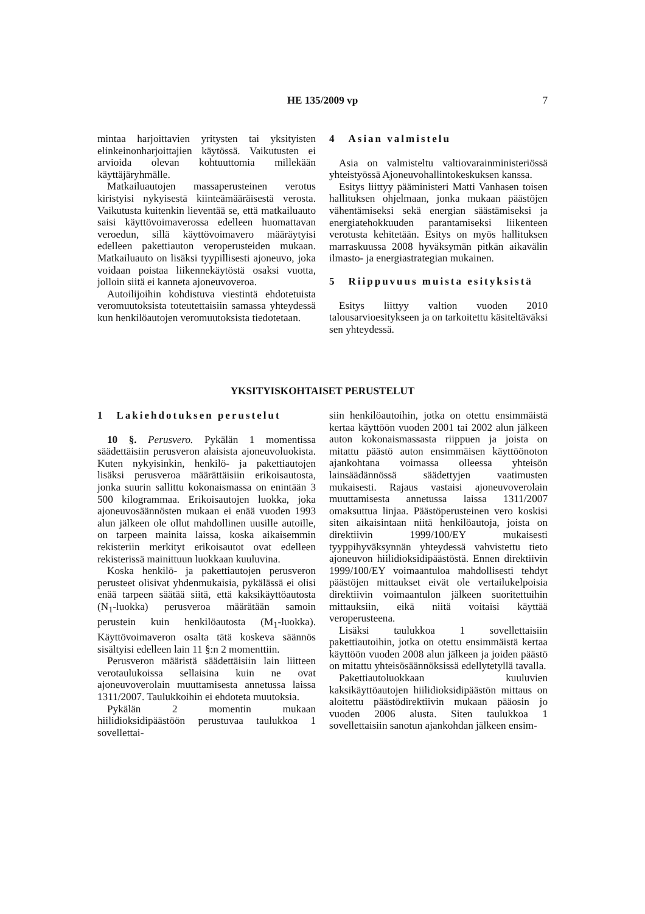HE 135/2009 vp
7
mintaa harjoittavien yritysten tai yksityisten elinkeinonharjoittajien käytössä. Vaikutusten ei arvioida olevan kohtuuttomia millekään käyttäjäryhmälle.
Matkailuautojen massaperusteinen verotus kiristyisi nykyisestä kiinteämääräisestä verosta. Vaikutusta kuitenkin lieventää se, että matkailuauto saisi käyttövoimaverossa edelleen huomattavan veroedun, sillä käyttövoimavero määräytyisi edelleen pakettiauton veroperusteiden mukaan. Matkailuauto on lisäksi tyypillisesti ajoneuvo, joka voidaan poistaa liikennekäytöstä osaksi vuotta, jolloin siitä ei kanneta ajoneuvoveroa.
Autoilijoihin kohdistuva viestintä ehdotetuista veromuutoksista toteutettaisiin samassa yhteydessä kun henkilöautojen veromuutoksista tiedotetaan.
4 Asian valmistelu
Asia on valmisteltu valtiovarainministeriössä yhteistyössä Ajoneuvohallintokeskuksen kanssa.
Esitys liittyy pääministeri Matti Vanhasen toisen hallituksen ohjelmaan, jonka mukaan päästöjen vähentämiseksi sekä energian säästämiseksi ja energiatehokkuuden parantamiseksi liikenteen verotusta kehitetään. Esitys on myös hallituksen marraskuussa 2008 hyväksymän pitkän aikavälin ilmasto- ja energiastrategian mukainen.
5 Riippuvuus muista esityksistä
Esitys liittyy valtion vuoden 2010 talousarvioesitykseen ja on tarkoitettu käsiteltäväksi sen yhteydessä.
YKSITYISKOHTAISET PERUSTELUT
1 Lakiehdotuksen perustelut
10 §. Perusvero. Pykälän 1 momentissa säädettäisiin perusveron alaisista ajoneuvoluokista. Kuten nykyisinkin, henkilö- ja pakettiautojen lisäksi perusveroa määrättäisiin erikoisautosta, jonka suurin sallittu kokonaismassa on enintään 3 500 kilogrammaa. Erikoisautojen luokka, joka ajoneuvosäännösten mukaan ei enää vuoden 1993 alun jälkeen ole ollut mahdollinen uusille autoille, on tarpeen mainita laissa, koska aikaisemmin rekisteriin merkityt erikoisautot ovat edelleen rekisterissä mainittuun luokkaan kuuluvina.
Koska henkilö- ja pakettiautojen perusveron perusteet olisivat yhdenmukaisia, pykälässä ei olisi enää tarpeen säätää siitä, että kaksikäyttöautosta (N<sub>1</sub>-luokka) perusveroa määrätään samoin perustein kuin henkilöautosta (M<sub>1</sub>-luokka). Käyttövoimaveron osalta tätä koskeva säännös sisältyisi edelleen lain 11 §:n 2 momenttiin.
Perusveron määristä säädettäisiin lain liitteen verotaulukoissa sellaisina kuin ne ovat ajoneuvoverolain muuttamisesta annetussa laissa 1311/2007. Taulukkoihin ei ehdoteta muutoksia.
Pykälän 2 momentin mukaan hiilidioksidipäästöön perustuvaa taulukkoa 1 sovellettai-
siin henkilöautoihin, jotka on otettu ensimmäistä kertaa käyttöön vuoden 2001 tai 2002 alun jälkeen auton kokonaismassasta riippuen ja joista on mitattu päästö auton ensimmäisen käyttöönoton ajankohtana voimassa olleessa yhteisön lainsäädännössä säädettyjen vaatimusten mukaisesti. Rajaus vastaisi ajoneuvoverolain muuttamisesta annetussa laissa 1311/2007 omaksuttua linjaa. Päästöperusteinen vero koskisi siten aikaisintaan niitä henkilöautoja, joista on direktiivin 1999/100/EY mukaisesti tyyppihyväksynnän yhteydessä vahvistettu tieto ajoneuvon hiilidioksidipäästöstä. Ennen direktiivin 1999/100/EY voimaantuloa mahdollisesti tehdyt päästöjen mittaukset eivät ole vertailukelpoisia direktiivin voimaantulon jälkeen suoritettuihin mittauksiin, eikä niitä voitaisi käyttää veroperusteena.
Lisäksi taulukkoa 1 sovellettaisiin pakettiautoihin, jotka on otettu ensimmäistä kertaa käyttöön vuoden 2008 alun jälkeen ja joiden päästö on mitattu yhteisösäännöksissä edellytetyllä tavalla.
Pakettiautoluokkaan kuuluvien kaksikäyttöautojen hiilidioksidipäästön mittaus on aloitettu päästödirektiivin mukaan pääosin jo vuoden 2006 alusta. Siten taulukkoa 1 sovellettaisiin sanotun ajankohdan jälkeen ensim-